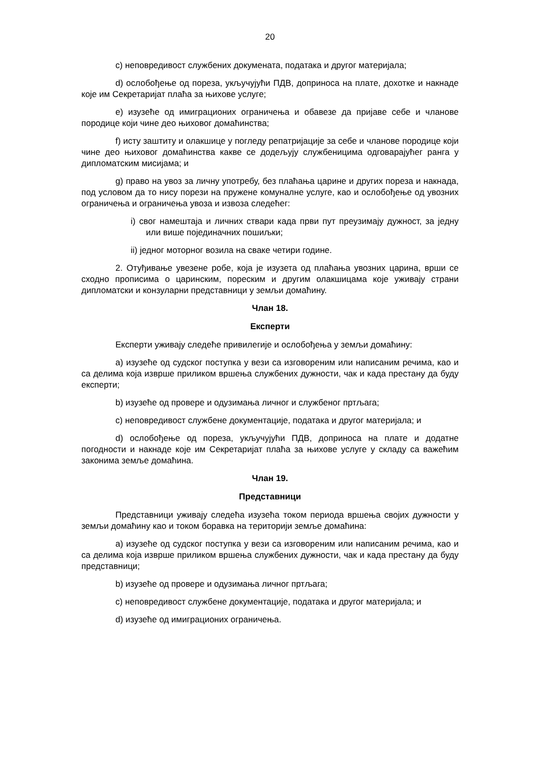20
c) неповредивост службених докумената, података и другог материјала;
d) ослобођење од пореза, укључујући ПДВ, доприноса на плате, дохотке и накнаде које им Секретаријат плаћа за њихове услуге;
e) изузеће од имиграционих ограничења и обавезе да пријаве себе и чланове породице који чине део њиховог домаћинства;
f) исту заштиту и олакшице у погледу репатријације за себе и чланове породице који чине део њиховог домаћинства какве се додељују службеницима одговарајућег ранга у дипломатским мисијама; и
g) право на увоз за личну употребу, без плаћања царине и других пореза и накнада, под условом да то нису порези на пружене комуналне услуге, као и ослобођење од увозних ограничења и ограничења увоза и извоза следећег:
i) свог намештаја и личних ствари када први пут преузимају дужност, за једну или више појединачних пошиљки;
ii) једног моторног возила на сваке четири године.
2. Отуђивање увезене робе, која је изузета од плаћања увозних царина, врши се сходно прописима о царинским, пореским и другим олакшицама које уживају страни дипломатски и конзуларни представници у земљи домаћину.
Члан 18.
Експерти
Експерти уживају следеће привилегије и ослобођења у земљи домаћину:
a) изузеће од судског поступка у вези са изговореним или написаним речима, као и са делима која изврше приликом вршења службених дужности, чак и када престану да буду експерти;
b) изузеће од провере и одузимања личног и службеног пртљага;
c) неповредивост службене документације, података и другог материјала; и
d) ослобођење од пореза, укључујући ПДВ, доприноса на плате и додатне погодности и накнаде које им Секретаријат плаћа за њихове услуге у складу са важећим законима земље домаћина.
Члан 19.
Представници
Представници уживају следећа изузећа током периода вршења својих дужности у земљи домаћину као и током боравка на територији земље домаћина:
a) изузеће од судског поступка у вези са изговореним или написаним речима, као и са делима која изврше приликом вршења службених дужности, чак и када престану да буду представници;
b) изузеће од провере и одузимања личног пртљага;
c) неповредивост службене документације, података и другог материјала; и
d) изузеће од имиграционих ограничења.